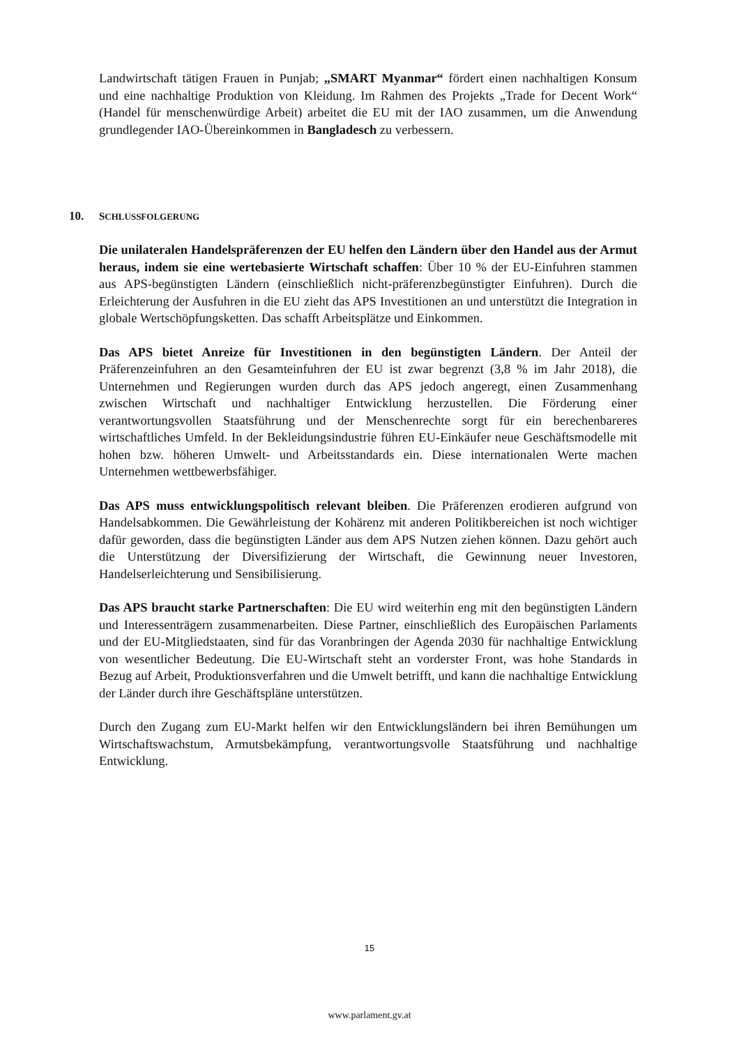Landwirtschaft tätigen Frauen in Punjab; „SMART Myanmar“ fördert einen nachhaltigen Konsum und eine nachhaltige Produktion von Kleidung. Im Rahmen des Projekts „Trade for Decent Work“ (Handel für menschenwürdige Arbeit) arbeitet die EU mit der IAO zusammen, um die Anwendung grundlegender IAO-Übereinkommen in Bangladesch zu verbessern.
10. SCHLUSSFOLGERUNG
Die unilateralen Handelspräferenzen der EU helfen den Ländern über den Handel aus der Armut heraus, indem sie eine wertebasierte Wirtschaft schaffen: Über 10 % der EU-Einfuhren stammen aus APS-begünstigten Ländern (einschließlich nicht-präferenzbegünstigter Einfuhren). Durch die Erleichterung der Ausfuhren in die EU zieht das APS Investitionen an und unterstützt die Integration in globale Wertschöpfungsketten. Das schafft Arbeitsplätze und Einkommen.
Das APS bietet Anreize für Investitionen in den begünstigten Ländern. Der Anteil der Präferenzeinfuhren an den Gesamteinfuhren der EU ist zwar begrenzt (3,8 % im Jahr 2018), die Unternehmen und Regierungen wurden durch das APS jedoch angeregt, einen Zusammenhang zwischen Wirtschaft und nachhaltiger Entwicklung herzustellen. Die Förderung einer verantwortungsvollen Staatsführung und der Menschenrechte sorgt für ein berechenbareres wirtschaftliches Umfeld. In der Bekleidungsindustrie führen EU-Einkäufer neue Geschäftsmodelle mit hohen bzw. höheren Umwelt- und Arbeitsstandards ein. Diese internationalen Werte machen Unternehmen wettbewerbsfähiger.
Das APS muss entwicklungspolitisch relevant bleiben. Die Präferenzen erodieren aufgrund von Handelsabkommen. Die Gewährleistung der Kohärenz mit anderen Politikbereichen ist noch wichtiger dafür geworden, dass die begünstigten Länder aus dem APS Nutzen ziehen können. Dazu gehört auch die Unterstützung der Diversifizierung der Wirtschaft, die Gewinnung neuer Investoren, Handelserleichterung und Sensibilisierung.
Das APS braucht starke Partnerschaften: Die EU wird weiterhin eng mit den begünstigten Ländern und Interessenträgern zusammenarbeiten. Diese Partner, einschließlich des Europäischen Parlaments und der EU-Mitgliedstaaten, sind für das Voranbringen der Agenda 2030 für nachhaltige Entwicklung von wesentlicher Bedeutung. Die EU-Wirtschaft steht an vorderster Front, was hohe Standards in Bezug auf Arbeit, Produktionsverfahren und die Umwelt betrifft, und kann die nachhaltige Entwicklung der Länder durch ihre Geschäftspläne unterstützen.
Durch den Zugang zum EU-Markt helfen wir den Entwicklungsländern bei ihren Bemühungen um Wirtschaftswachstum, Armutsbekämpfung, verantwortungsvolle Staatsführung und nachhaltige Entwicklung.
15
www.parlament.gv.at